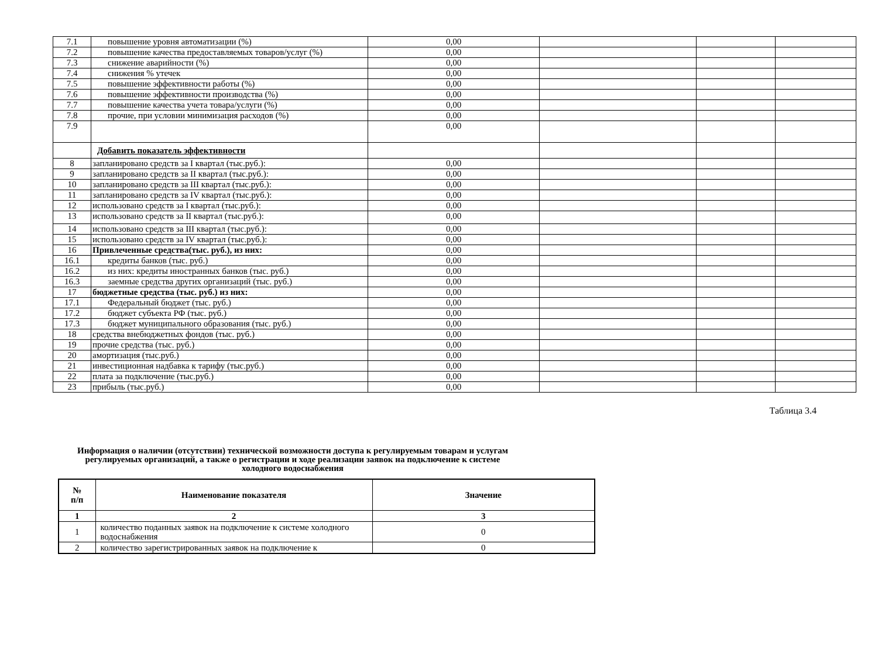| 7.1 | повышение уровня автоматизации (%) | 0,00 | | | |
| 7.2 | повышение качества предоставляемых товаров/услуг (%) | 0,00 | | | |
| 7.3 | снижение аварийности (%) | 0,00 | | | |
| 7.4 | снижения % утечек | 0,00 | | | |
| 7.5 | повышение эффективности работы (%) | 0,00 | | | |
| 7.6 | повышение эффективности производства (%) | 0,00 | | | |
| 7.7 | повышение качества учета товара/услуги (%) | 0,00 | | | |
| 7.8 | прочие, при условии минимизация расходов (%) | 0,00 | | | |
| 7.9 | | 0,00 | | | |
| | Добавить показатель эффективности | | | | |
| 8 | запланировано средств за I квартал (тыс.руб.): | 0,00 | | | |
| 9 | запланировано средств за II квартал (тыс.руб.): | 0,00 | | | |
| 10 | запланировано средств за III квартал (тыс.руб.): | 0,00 | | | |
| 11 | запланировано средств за IV квартал (тыс.руб.): | 0,00 | | | |
| 12 | использовано средств за I квартал (тыс.руб.): | 0,00 | | | |
| 13 | использовано средств за II квартал (тыс.руб.): | 0,00 | | | |
| 14 | использовано средств за III квартал (тыс.руб.): | 0,00 | | | |
| 15 | использовано средств за IV квартал (тыс.руб.): | 0,00 | | | |
| 16 | Привлеченные средства(тыс. руб.), из них: | 0,00 | | | |
| 16.1 | кредиты банков (тыс. руб.) | 0,00 | | | |
| 16.2 | из них: кредиты иностранных банков (тыс. руб.) | 0,00 | | | |
| 16.3 | заемные средства других организаций (тыс. руб.) | 0,00 | | | |
| 17 | бюджетные средства (тыс. руб.) из них: | 0,00 | | | |
| 17.1 | Федеральный бюджет (тыс. руб.) | 0,00 | | | |
| 17.2 | бюджет субъекта РФ (тыс. руб.) | 0,00 | | | |
| 17.3 | бюджет муниципального образования (тыс. руб.) | 0,00 | | | |
| 18 | средства внебюджетных фондов (тыс. руб.) | 0,00 | | | |
| 19 | прочие средства (тыс. руб.) | 0,00 | | | |
| 20 | амортизация (тыс.руб.) | 0,00 | | | |
| 21 | инвестиционная надбавка к тарифу (тыс.руб.) | 0,00 | | | |
| 22 | плата за подключение (тыс.руб.) | 0,00 | | | |
| 23 | прибыль (тыс.руб.) | 0,00 | | | |
Таблица 3.4
Информация о наличии (отсутствии) технической возможности доступа к регулируемым товарам и услугам
регулируемых организаций, а также о регистрации и ходе реализации заявок на подключение к системе
холодного водоснабжения
| № п/п | Наименование показателя | Значение |
| --- | --- | --- |
| 1 | 2 | 3 |
| 1 | количество поданных заявок на подключение к системе холодного водоснабжения | 0 |
| 2 | количество зарегистрированных заявок на подключение к | 0 |